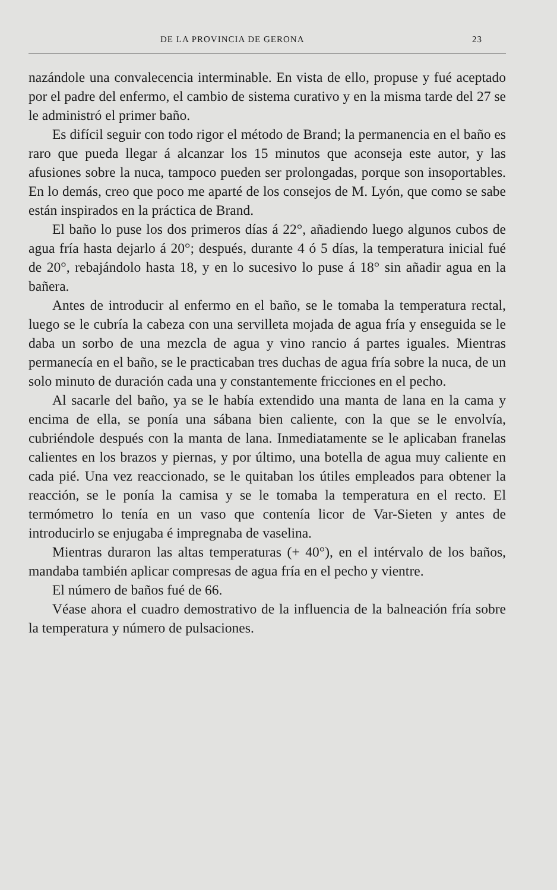DE LA PROVINCIA DE GERONA 23
nazándole una convalecencia interminable. En vista de ello, propuse y fué aceptado por el padre del enfermo, el cambio de sistema curativo y en la misma tarde del 27 se le administró el primer baño.
Es difícil seguir con todo rigor el método de Brand; la permanencia en el baño es raro que pueda llegar á alcanzar los 15 minutos que aconseja este autor, y las afusiones sobre la nuca, tampoco pueden ser prolongadas, porque son insoportables. En lo demás, creo que poco me aparté de los consejos de M. Lyón, que como se sabe están inspirados en la práctica de Brand.
El baño lo puse los dos primeros días á 22°, añadiendo luego algunos cubos de agua fría hasta dejarlo á 20°; después, durante 4 ó 5 días, la temperatura inicial fué de 20°, rebajándolo hasta 18, y en lo sucesivo lo puse á 18° sin añadir agua en la bañera.
Antes de introducir al enfermo en el baño, se le tomaba la temperatura rectal, luego se le cubría la cabeza con una servilleta mojada de agua fría y enseguida se le daba un sorbo de una mezcla de agua y vino rancio á partes iguales. Mientras permanecía en el baño, se le practicaban tres duchas de agua fría sobre la nuca, de un solo minuto de duración cada una y constantemente fricciones en el pecho.
Al sacarle del baño, ya se le había extendido una manta de lana en la cama y encima de ella, se ponía una sábana bien caliente, con la que se le envolvía, cubriéndole después con la manta de lana. Inmediatamente se le aplicaban franelas calientes en los brazos y piernas, y por último, una botella de agua muy caliente en cada pié. Una vez reaccionado, se le quitaban los útiles empleados para obtener la reacción, se le ponía la camisa y se le tomaba la temperatura en el recto. El termómetro lo tenía en un vaso que contenía licor de Var-Sieten y antes de introducirlo se enjugaba é impregnaba de vaselina.
Mientras duraron las altas temperaturas (+ 40°), en el intérvalo de los baños, mandaba también aplicar compresas de agua fría en el pecho y vientre.
El número de baños fué de 66.
Véase ahora el cuadro demostrativo de la influencia de la balneación fría sobre la temperatura y número de pulsaciones.